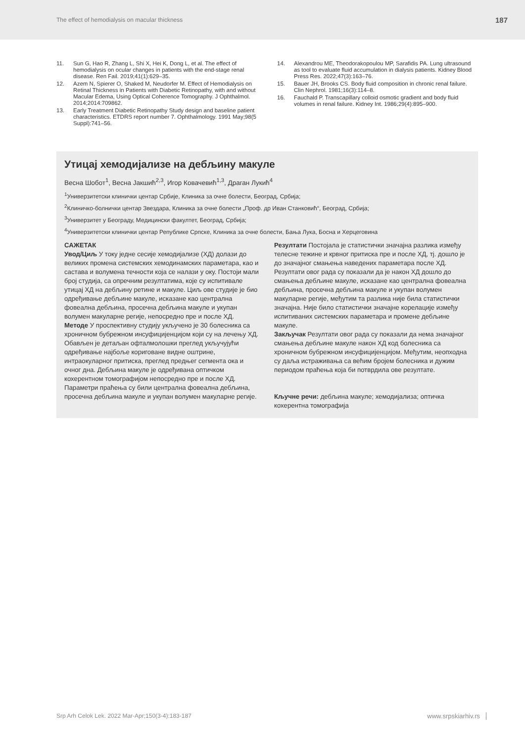The effect of hemodialysis on macular thickness 187
11. Sun G, Hao R, Zhang L, Shi X, Hei K, Dong L, et al. The effect of hemodialysis on ocular changes in patients with the end-stage renal disease. Ren Fail. 2019;41(1):629–35.
12. Azem N, Spierer O, Shaked M, Neudorfer M. Effect of Hemodialysis on Retinal Thickness in Patients with Diabetic Retinopathy, with and without Macular Edema, Using Optical Coherence Tomography. J Ophthalmol. 2014;2014:709862.
13. Early Treatment Diabetic Retinopathy Study design and baseline patient characteristics. ETDRS report number 7. Ophthalmology. 1991 May;98(5 Suppl):741–56.
14. Alexandrou ME, Theodorakopoulou MP, Sarafidis PA. Lung ultrasound as tool to evaluate fluid accumulation in dialysis patients. Kidney Blood Press Res. 2022;47(3):163–76.
15. Bauer JH, Brooks CS. Body fluid composition in chronic renal failure. Clin Nephrol. 1981;16(3):114–8.
16. Fauchald P. Transcapillary colloid osmotic gradient and body fluid volumes in renal failure. Kidney Int. 1986;29(4):895–900.
Утицај хемодијализе на дебљину макуле
Весна Шобот<sup>1</sup>, Весна Јакшић<sup>2,3</sup>, Игор Ковачевић<sup>1,3</sup>, Драган Лукић<sup>4</sup>
<sup>1</sup> Универзитетски клинички центар Србије, Клиника за очне болести, Београд, Србија;
<sup>2</sup> Клиничко-болнички центар Звездара, Клиника за очне болести „Проф. др Иван Станковић“, Београд, Србија;
<sup>3</sup> Универзитет у Београду, Медицински факултет, Београд, Србија;
<sup>4</sup> Универзитетски клинички центар Републике Српске, Клиника за очне болести, Бања Лука, Босна и Херцеговина
САЖЕТАК
Увод/Циљ У току једне сесије хемодијализе (ХД) долази до великих промена системских хемодинамских параметара, као и састава и волумена течности која се налази у оку. Постоји мали број студија, са опречним резултатима, које су испитивале утицај ХД на дебљину ретине и макуле. Циљ ове студије је био одређивање дебљине макуле, исказане као централна фовеална дебљина, просечна дебљина макуле и укупан волумен макуларне регије, непосредно пре и после ХД.
Методе У проспективну студију укључено је 30 болесника са хроничном бубрежном инсуфицијенцијом који су на лечењу ХД. Обављен је детаљан офталмолошки преглед укључујући одређивање најбоље кориговане видне оштрине, интраокуларног притиска, преглед предњег сегмента ока и очног дна. Дебљина макуле је одређивана оптичком кохерентном томографијом непосредно пре и после ХД. Параметри праћења су били централна фовеална дебљина, просечна дебљина макуле и укупан волумен макуларне регије.
Резултати Постојала је статистички значајна разлика између телесне тежине и крвног притиска пре и после ХД, тј. дошло је до значајног смањења наведених параметара после ХД. Резултати овог рада су показали да је након ХД дошло до смањења дебљине макуле, исказане као централна фовеална дебљина, просечна дебљина макуле и укупан волумен макуларне регије, међутим та разлика није била статистички значајна. Није било статистички значајне корелације између испитиваних системских параметара и промене дебљине макуле.
Закључак Резултати овог рада су показали да нема значајног смањења дебљине макуле након ХД код болесника са хроничном бубрежном инсуфицијенцијом. Међутим, неопходна су даља истраживања са већим бројем болесника и дужим периодом праћења која би потврдила ове резултате.
Кључне речи: дебљина макуле; хемодијализа; оптичка кохерентна томографија
Srp Arh Celok Lek. 2022 Mar-Apr;150(3-4):183-187 www.srpskiarhiv.rs